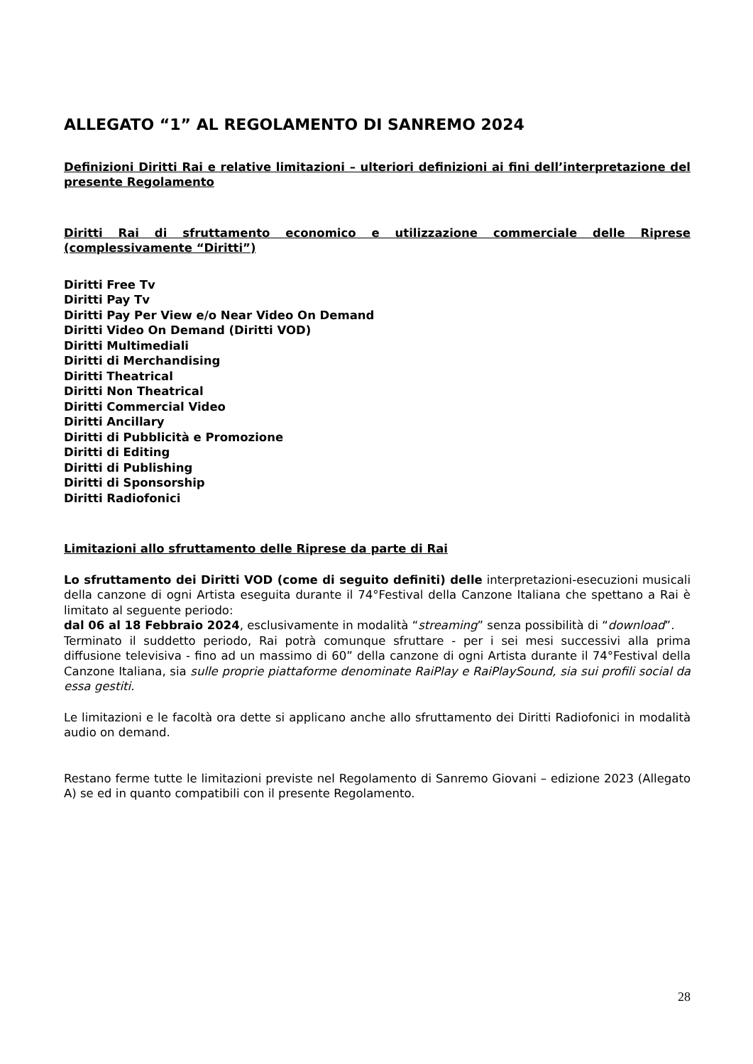ALLEGATO “1” AL REGOLAMENTO DI SANREMO 2024
Definizioni Diritti Rai e relative limitazioni – ulteriori definizioni ai fini dell’interpretazione del presente Regolamento
Diritti Rai di sfruttamento economico e utilizzazione commerciale delle Riprese (complessivamente “Diritti”)
Diritti Free Tv
Diritti Pay Tv
Diritti Pay Per View e/o Near Video On Demand
Diritti Video On Demand (Diritti VOD)
Diritti Multimediali
Diritti di Merchandising
Diritti Theatrical
Diritti Non Theatrical
Diritti Commercial Video
Diritti Ancillary
Diritti di Pubblicità e Promozione
Diritti di Editing
Diritti di Publishing
Diritti di Sponsorship
Diritti Radiofonici
Limitazioni allo sfruttamento delle Riprese da parte di Rai
Lo sfruttamento dei Diritti VOD (come di seguito definiti) delle interpretazioni-esecuzioni musicali della canzone di ogni Artista eseguita durante il 74°Festival della Canzone Italiana che spettano a Rai è limitato al seguente periodo:
dal 06 al 18 Febbraio 2024, esclusivamente in modalità “streaming” senza possibilità di “download”.
Terminato il suddetto periodo, Rai potrà comunque sfruttare - per i sei mesi successivi alla prima diffusione televisiva - fino ad un massimo di 60” della canzone di ogni Artista durante il 74°Festival della Canzone Italiana, sia sulle proprie piattaforme denominate RaiPlay e RaiPlaySound, sia sui profili social da essa gestiti.
Le limitazioni e le facoltà ora dette si applicano anche allo sfruttamento dei Diritti Radiofonici in modalità audio on demand.
Restano ferme tutte le limitazioni previste nel Regolamento di Sanremo Giovani – edizione 2023 (Allegato A) se ed in quanto compatibili con il presente Regolamento.
28